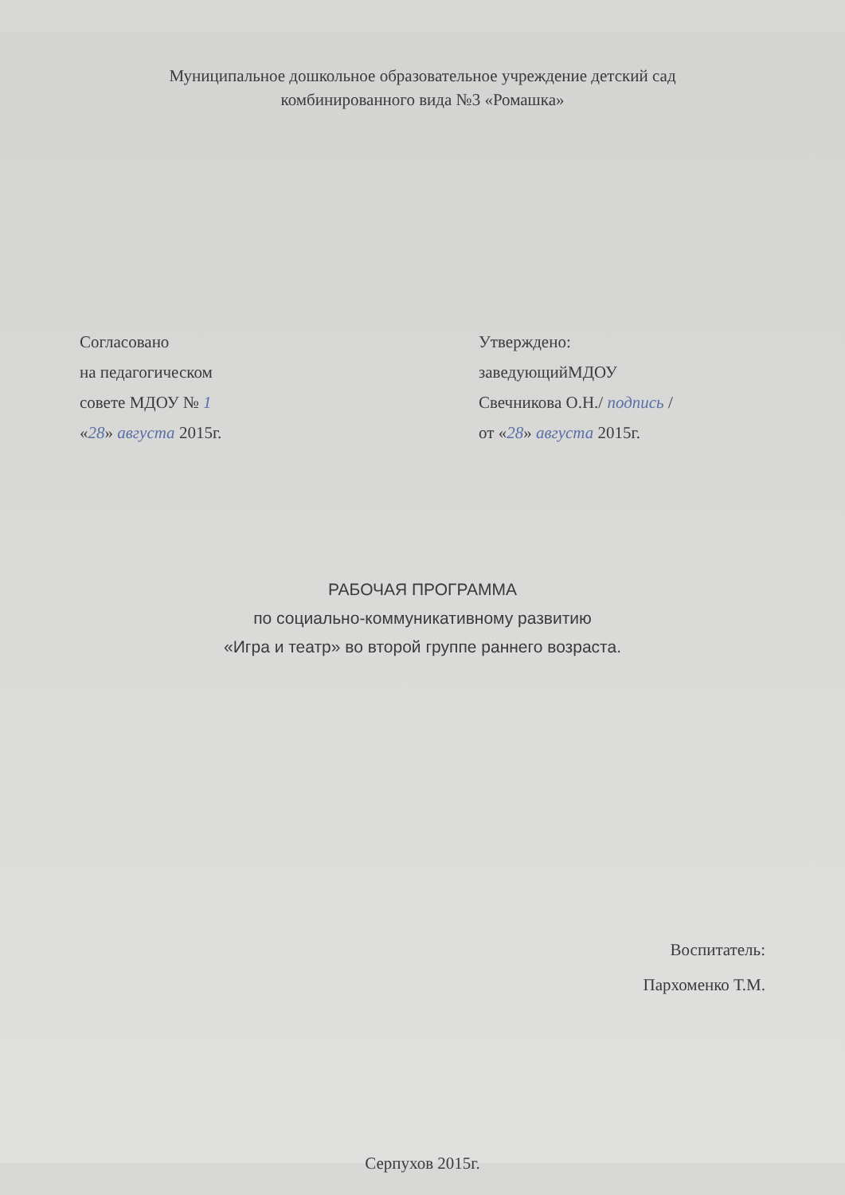Муниципальное дошкольное образовательное учреждение детский сад
комбинированного вида №3 «Ромашка»
Согласовано
на педагогическом
совете МДОУ № 1
«28» августа 2015г.
Утверждено:
заведующийМДОУ
Свечникова О.Н./ подпись /
от «28» августа 2015г.
РАБОЧАЯ ПРОГРАММА
по социально-коммуникативному развитию
«Игра и театр» во второй группе раннего возраста.
Воспитатель:
Пархоменко Т.М.
Серпухов 2015г.